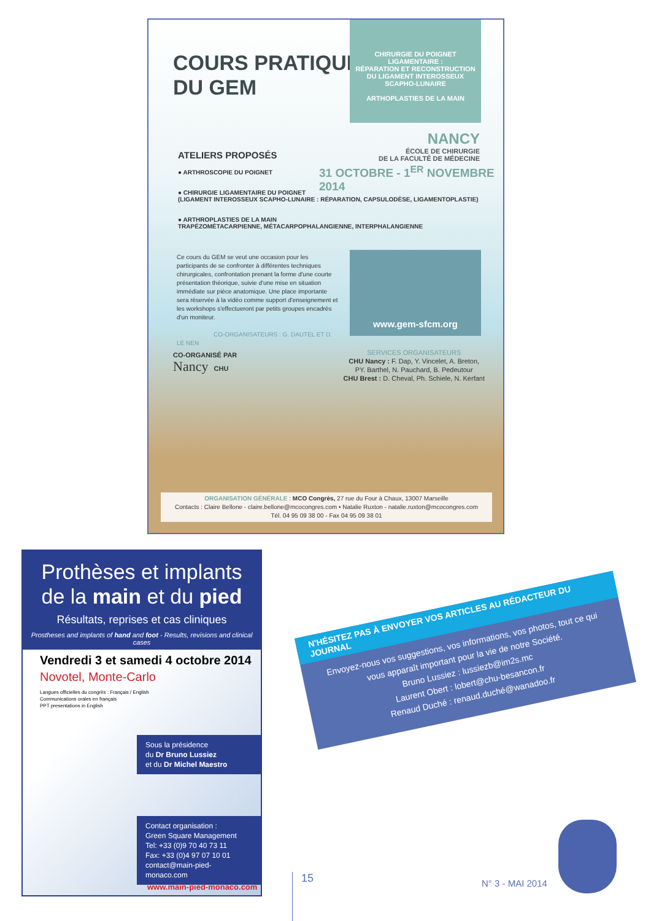COURS PRATIQUE
DU GEM
CHIRURGIE DU POIGNET LIGAMENTAIRE :
RÉPARATION ET RECONSTRUCTION
DU LIGAMENT INTEROSSEUX
SCAPHO-LUNAIRE
ARTHOPLASTIES DE LA MAIN
NANCY
ÉCOLE DE CHIRURGIE
DE LA FACULTÉ DE MÉDECINE
ATELIERS PROPOSÉS
● ARTHROSCOPIE DU POIGNET
● CHIRURGIE LIGAMENTAIRE DU POIGNET
(LIGAMENT INTEROSSEUX SCAPHO-LUNAIRE : RÉPARATION, CAPSULODÈSE, LIGAMENTOPLASTIE)
● ARTHROPLASTIES DE LA MAIN
TRAPÉZOMÉTACARPIENNE, MÉTACARPOPHALANGIENNE, INTERPHALANGIENNE
31 OCTOBRE - 1<sup>ER</sup> NOVEMBRE 2014
Ce cours du GEM se veut une occasion pour les participants de se confronter à différentes techniques chirurgicales, confrontation prenant la forme d'une courte présentation théorique, suivie d'une mise en situation immédiate sur pièce anatomique. Une place importante sera réservée à la vidéo comme support d'enseignement et les workshops s'effectueront par petits groupes encadrés d'un moniteur.
CO-ORGANISATEURS : G. DAUTEL ET D. LE NEN
www.gem-sfcm.org
CO-ORGANISÉ PAR
Nancy CHU
SERVICES ORGANISATEURS
CHU Nancy : F. Dap, Y. Vincelet, A. Breton,
PY. Barthel, N. Pauchard, B. Pedeutour
CHU Brest : D. Cheval, Ph. Schiele, N. Kerfant
ORGANISATION GÉNÉRALE : MCO Congrès, 27 rue du Four à Chaux, 13007 Marseille
Contacts : Claire Bellone - claire.bellone@mcocongres.com • Natalie Ruxton - natalie.ruxton@mcocongres.com
Tél. 04 95 09 38 00 - Fax 04 95 09 38 01
Prothèses et implants
de la main et du pied
Résultats, reprises et cas cliniques
Prostheses and implants of hand and foot - Results, revisions and clinical cases
Vendredi 3 et samedi 4 octobre 2014
Novotel, Monte-Carlo
Langues officielles du congrès : Français / English
Communications orales en français
PPT presentations in English
Sous la présidence
du Dr Bruno Lussiez
et du Dr Michel Maestro
Contact organisation :
Green Square Management
Tel: +33 (0)9 70 40 73 11
Fax: +33 (0)4 97 07 10 01
contact@main-pied-monaco.com
www.main-pied-monaco.com
N'HÉSITEZ PAS À ENVOYER VOS ARTICLES AU RÉDACTEUR DU JOURNAL
Envoyez-nous vos suggestions, vos informations, vos photos, tout ce qui vous apparaît important pour la vie de notre Société.
Bruno Lussiez : lussiezb@im2s.mc
Laurent Obert : lobert@chu-besancon.fr
Renaud Duché : renaud.duché@wanadoo.fr
15 N° 3 - MAI 2014